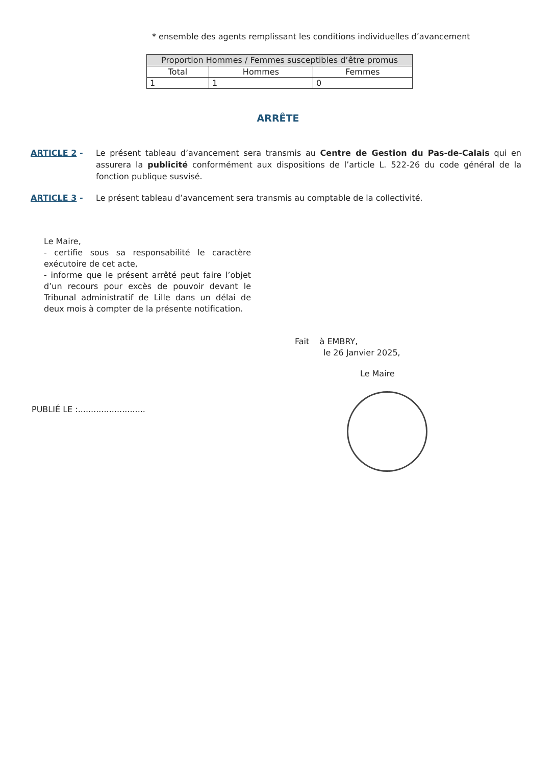* ensemble des agents remplissant les conditions individuelles d’avancement
| Proportion Hommes / Femmes susceptibles d’être promus | | |
| --- | --- | --- |
| Total | Hommes | Femmes |
| 1 | 1 | 0 |
ARRÊTE
ARTICLE 2 - Le présent tableau d’avancement sera transmis au Centre de Gestion du Pas-de-Calais qui en assurera la publicité conformément aux dispositions de l’article L. 522-26 du code général de la fonction publique susvisé.
ARTICLE 3 - Le présent tableau d’avancement sera transmis au comptable de la collectivité.
Le Maire,
- certifie sous sa responsabilité le caractère exécutoire de cet acte,
- informe que le présent arrêté peut faire l’objet d’un recours pour excès de pouvoir devant le Tribunal administratif de Lille dans un délai de deux mois à compter de la présente notification.
Fait à EMBRY,
le 26 Janvier 2025,
Le Maire
PUBLIÉ LE :..........................